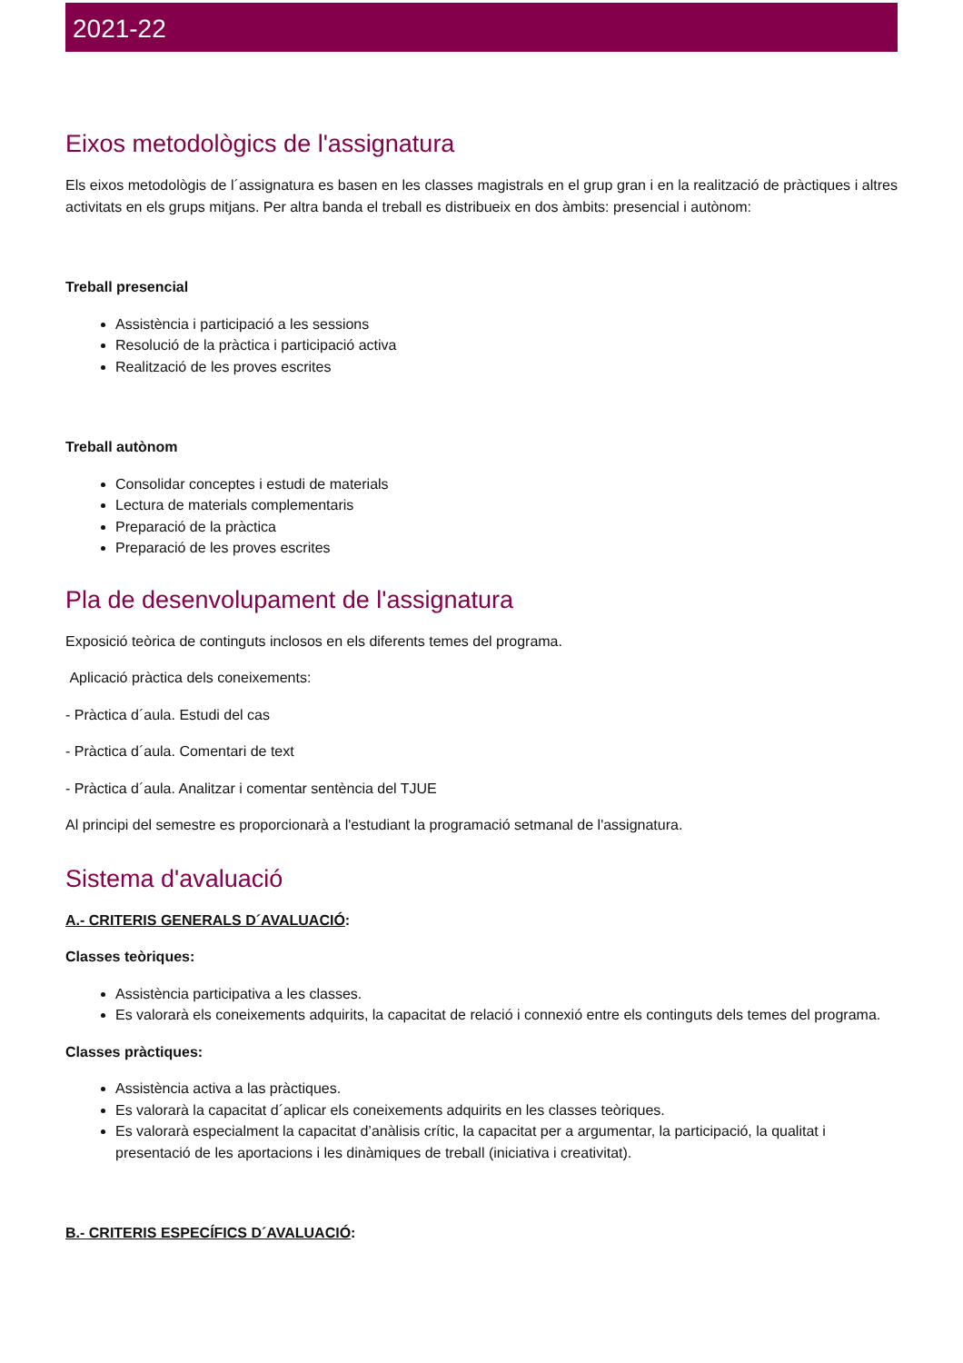2021-22
Eixos metodològics de l'assignatura
Els eixos metodològis de l´assignatura es basen en les classes magistrals en el grup gran i en la realització de pràctiques i altres activitats en els grups mitjans. Per altra banda el treball es distribueix en dos àmbits: presencial i autònom:
Treball presencial
Assistència i participació a les sessions
Resolució de la pràctica i participació activa
Realització de les proves escrites
Treball autònom
Consolidar conceptes i estudi de materials
Lectura de materials complementaris
Preparació de la pràctica
Preparació de les proves escrites
Pla de desenvolupament de l'assignatura
Exposició teòrica de continguts inclosos en els diferents temes del programa.
Aplicació pràctica dels coneixements:
- Pràctica d´aula. Estudi del cas
- Pràctica d´aula. Comentari de text
- Pràctica d´aula. Analitzar i comentar sentència del TJUE
Al principi del semestre es proporcionarà a l'estudiant la programació setmanal de l'assignatura.
Sistema d'avaluació
A.- CRITERIS GENERALS D´AVALUACIÓ:
Classes teòriques:
Assistència participativa a les classes.
Es valorarà els coneixements adquirits, la capacitat de relació i connexió entre els continguts dels temes del programa.
Classes pràctiques:
Assistència activa a las pràctiques.
Es valorarà la capacitat d´aplicar els coneixements adquirits en les classes teòriques.
Es valorarà especialment la capacitat d’anàlisis crític, la capacitat per a argumentar, la participació, la qualitat i presentació de les aportacions i les dinàmiques de treball (iniciativa i creativitat).
B.- CRITERIS ESPECÍFICS D´AVALUACIÓ: